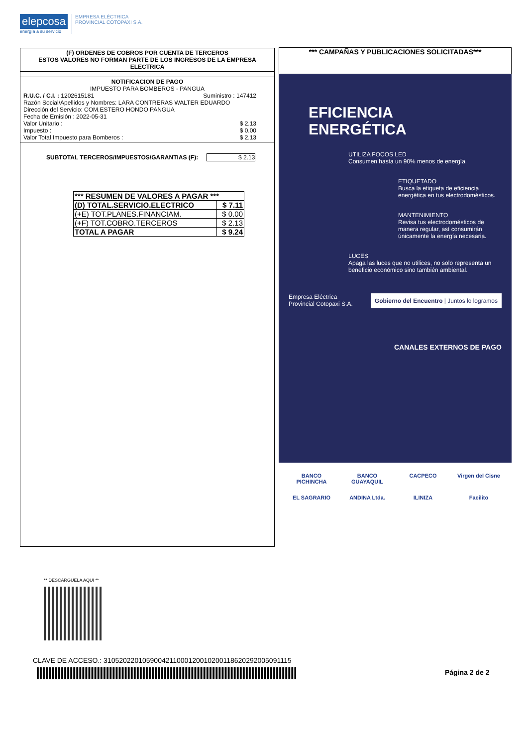elepcosa
energía a su servicio
EMPRESA ELÉCTRICA
PROVINCIAL COTOPAXI S.A.
(F) ORDENES DE COBROS POR CUENTA DE TERCEROS
ESTOS VALORES NO FORMAN PARTE DE LOS INGRESOS DE LA EMPRESA ELECTRICA
NOTIFICACION DE PAGO
IMPUESTO PARA BOMBEROS - PANGUA
R.U.C. / C.I. : 1202615181 Suministro : 147412
Razón Social/Apellidos y Nombres: LARA CONTRERAS WALTER EDUARDO
Dirección del Servicio: COM.ESTERO HONDO PANGUA
Fecha de Emisión : 2022-05-31
Valor Unitario : $ 2.13
Impuesto : $ 0.00
Valor Total Impuesto para Bomberos : $ 2.13
SUBTOTAL TERCEROS/IMPUESTOS/GARANTIAS (F): $ 2.13
| *** RESUMEN DE VALORES A PAGAR *** | |
| (D) TOTAL.SERVICIO.ELECTRICO | $ 7.11 |
| (+E) TOT.PLANES.FINANCIAM. | $ 0.00 |
| (+F) TOT.COBRO.TERCEROS | $ 2.13 |
| TOTAL A PAGAR | $ 9.24 |
*** CAMPAÑAS Y PUBLICACIONES SOLICITADAS***
EFICIENCIA
ENERGÉTICA
UTILIZA FOCOS LED
Consumen hasta un 90% menos de energía.
ETIQUETADO
Busca la etiqueta de eficiencia energética en tus electrodomésticos.
MANTENIMIENTO
Revisa tus electrodomésticos de manera regular, así consumirán únicamente la energía necesaria.
LUCES
Apaga las luces que no utilices, no solo representa un beneficio económico sino también ambiental.
Empresa Eléctrica
Provincial Cotopaxi S.A. Gobierno del Encuentro | Juntos lo logramos
CANALES EXTERNOS DE PAGO
BANCO PICHINCHA BANCO GUAYAQUIL CACPECO Virgen del Cisne EL SAGRARIO ANDINA Ltda. ILINIZA Facilito
** DESCARGUELA AQUI **
CLAVE DE ACCESO.: 3105202201059004211000120010200118620292005091115
Página 2 de 2